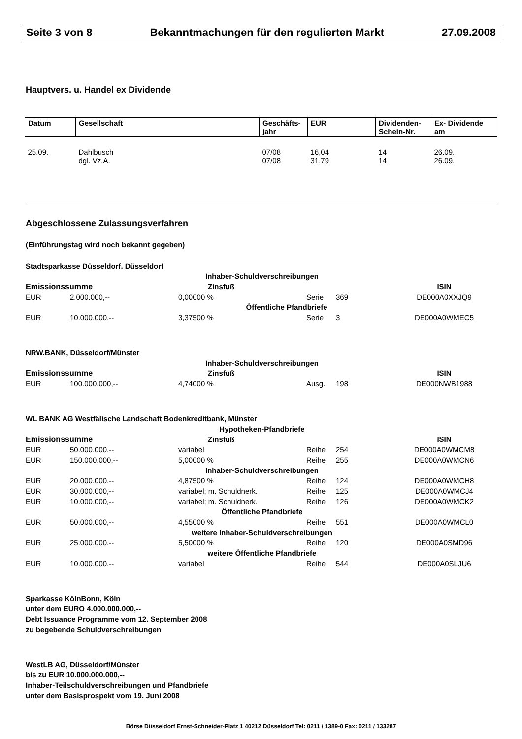Seite 3 von 8 Bekanntmachungen für den regulierten Markt 27.09.2008
Hauptvers. u. Handel ex Dividende
| Datum | Gesellschaft | Geschäfts- jahr | EUR | Dividenden- Schein-Nr. | Ex- Dividende am |
| --- | --- | --- | --- | --- | --- |
| 25.09. | Dahlbusch | 07/08 | 16,04 | 14 | 26.09. |
| | dgl. Vz.A. | 07/08 | 31,79 | 14 | 26.09. |
Abgeschlossene Zulassungsverfahren
(Einführungstag wird noch bekannt gegeben)
| Stadtsparkasse Düsseldorf, Düsseldorf | | | | | |
| Inhaber-Schuldverschreibungen | | | | | |
| Emissionssumme | | Zinsfuß | | | ISIN |
| EUR | 2.000.000,-- | 0,00000 % | Serie | 369 | DE000A0XXJQ9 |
| Öffentliche Pfandbriefe | | | | | |
| EUR | 10.000.000,-- | 3,37500 % | Serie | 3 | DE000A0WMEC5 |
| NRW.BANK, Düsseldorf/Münster | | | | | |
| Inhaber-Schuldverschreibungen | | | | | |
| Emissionssumme | | Zinsfuß | | | ISIN |
| EUR | 100.000.000,-- | 4,74000 % | Ausg. | 198 | DE000NWB1988 |
| WL BANK AG Westfälische Landschaft Bodenkreditbank, Münster | | | | | |
| Hypotheken-Pfandbriefe | | | | | |
| Emissionssumme | | Zinsfuß | | | ISIN |
| EUR | 50.000.000,-- | variabel | Reihe | 254 | DE000A0WMCM8 |
| EUR | 150.000.000,-- | 5,00000 % | Reihe | 255 | DE000A0WMCN6 |
| Inhaber-Schuldverschreibungen | | | | | |
| EUR | 20.000.000,-- | 4,87500 % | Reihe | 124 | DE000A0WMCH8 |
| EUR | 30.000.000,-- | variabel; m. Schuldnerk. | Reihe | 125 | DE000A0WMCJ4 |
| EUR | 10.000.000,-- | variabel; m. Schuldnerk. | Reihe | 126 | DE000A0WMCK2 |
| Öffentliche Pfandbriefe | | | | | |
| EUR | 50.000.000,-- | 4,55000 % | Reihe | 551 | DE000A0WMCL0 |
| weitere Inhaber-Schuldverschreibungen | | | | | |
| EUR | 25.000.000,-- | 5,50000 % | Reihe | 120 | DE000A0SMD96 |
| weitere Öffentliche Pfandbriefe | | | | | |
| EUR | 10.000.000,-- | variabel | Reihe | 544 | DE000A0SLJU6 |
Sparkasse KölnBonn, Köln
unter dem EURO 4.000.000.000,--
Debt Issuance Programme vom 12. September 2008
zu begebende Schuldverschreibungen
WestLB AG, Düsseldorf/Münster
bis zu EUR 10.000.000.000,--
Inhaber-Teilschuldverschreibungen und Pfandbriefe
unter dem Basisprospekt vom 19. Juni 2008
Börse Düsseldorf Ernst-Schneider-Platz 1 40212 Düsseldorf Tel: 0211 / 1389-0 Fax: 0211 / 133287